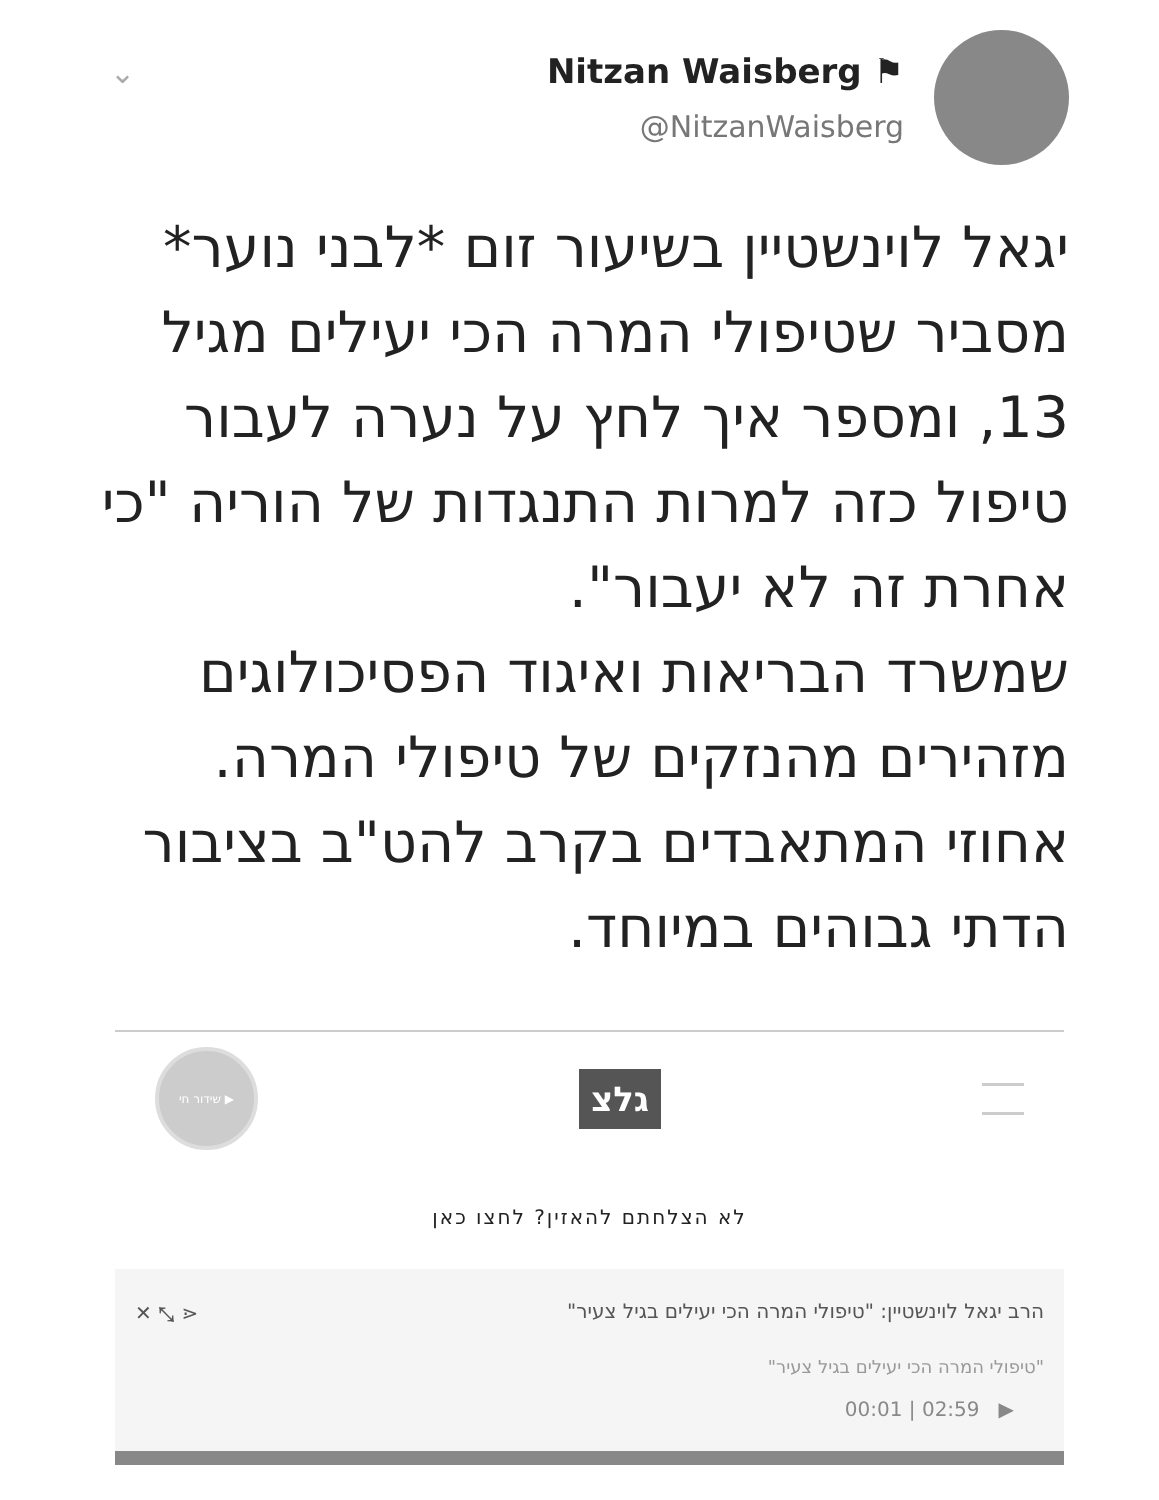⌄
Nitzan Waisberg ⚑
@NitzanWaisberg
יגאל לוינשטיין בשיעור זום *לבני נוער* מסביר שטיפולי המרה הכי יעילים מגיל 13, ומספר איך לחץ על נערה לעבור טיפול כזה למרות התנגדות של הוריה "כי אחרת זה לא יעבור".
שמשרד הבריאות ואיגוד הפסיכולוגים מזהירים מהנזקים של טיפולי המרה.
אחוזי המתאבדים בקרב להט"ב בציבור הדתי גבוהים במיוחד.
▶ שידור חי
גלצ
לא הצלחתם להאזין? לחצו כאן
הרב יגאל לוינשטיין: "טיפולי המרה הכי יעילים בגיל צעיר" ⋖ ⤡ ✕
"טיפולי המרה הכי יעילים בגיל צעיר"
00:01 | 02:59 ▶